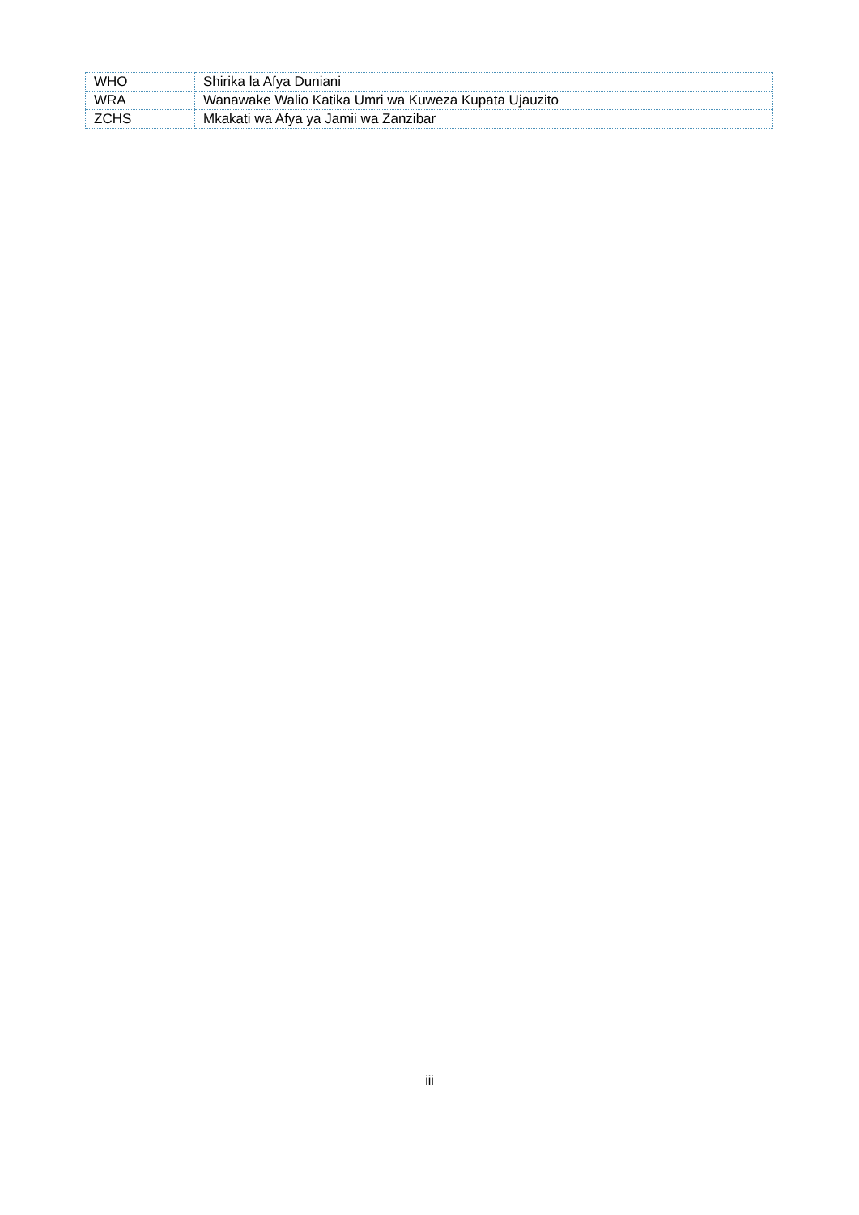| WHO | Shirika la Afya Duniani |
| WRA | Wanawake Walio Katika Umri wa Kuweza Kupata Ujauzito |
| ZCHS | Mkakati wa Afya ya Jamii wa Zanzibar |
iii